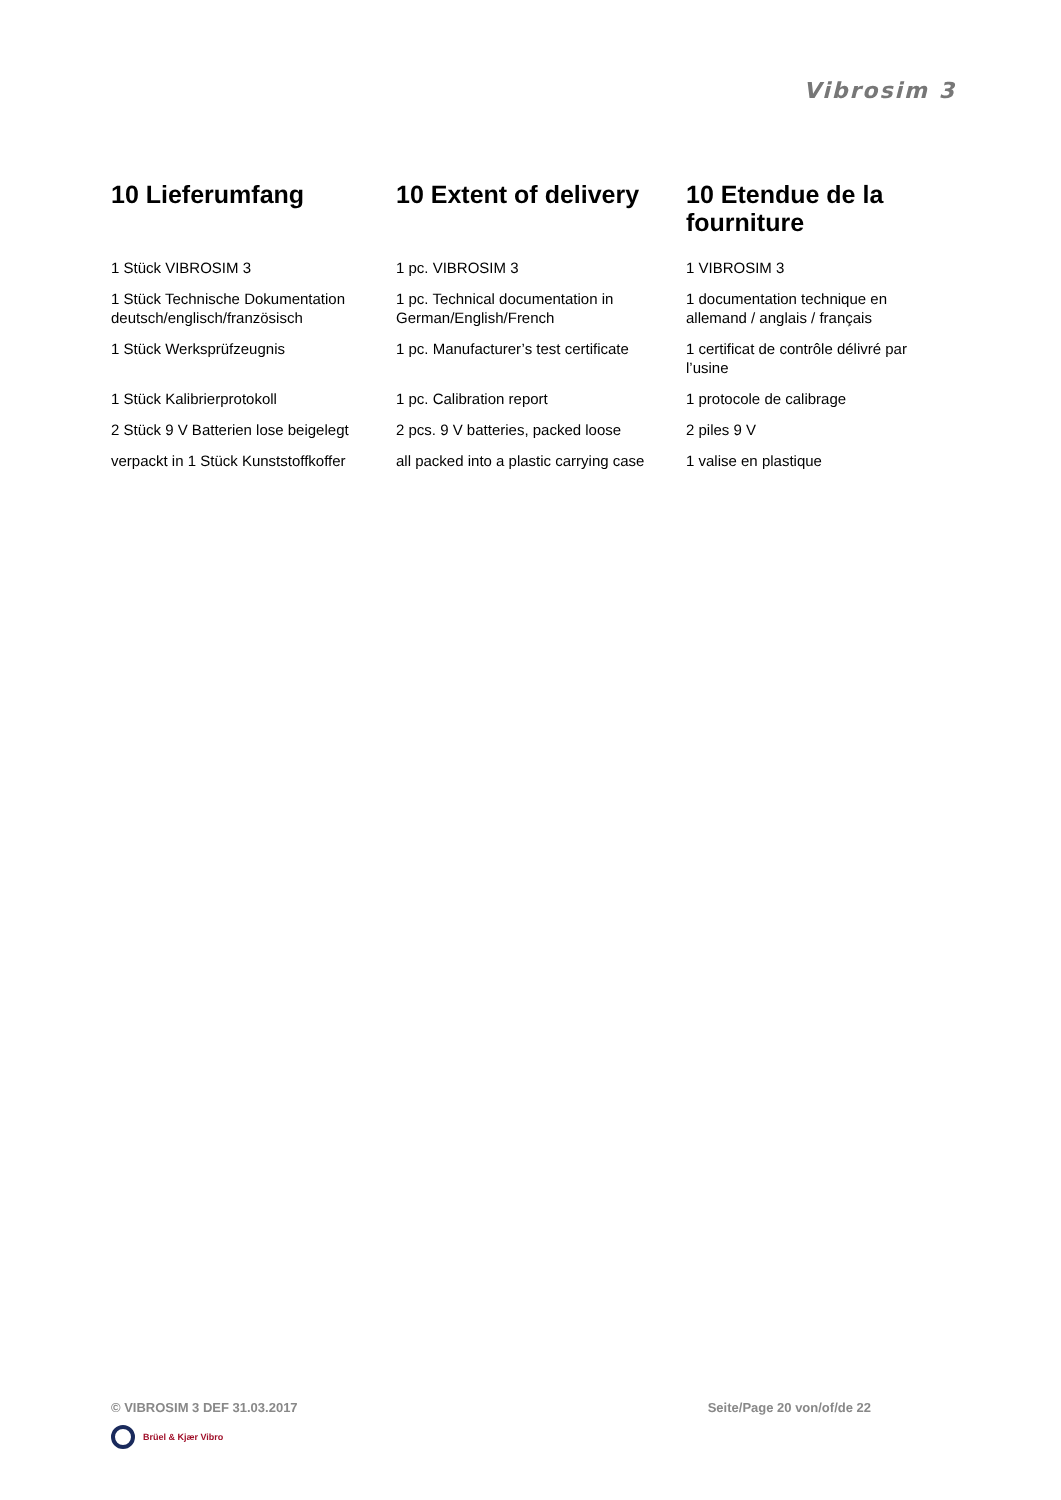Vibrosim 3
| 10 Lieferumfang | 10 Extent of delivery | 10 Etendue de la fourniture |
| --- | --- | --- |
| 1 Stück VIBROSIM 3 | 1 pc. VIBROSIM 3 | 1 VIBROSIM 3 |
| 1 Stück Technische Dokumentation deutsch/englisch/französisch | 1 pc. Technical documentation in German/English/French | 1 documentation technique en allemand / anglais / français |
| 1 Stück Werksprüfzeugnis | 1 pc. Manufacturer’s test certificate | 1 certificat de contrôle délivré par l’usine |
| 1 Stück Kalibrierprotokoll | 1 pc. Calibration report | 1 protocole de calibrage |
| 2 Stück 9 V Batterien lose beigelegt | 2 pcs. 9 V batteries, packed loose | 2 piles 9 V |
| verpackt in 1 Stück Kunststoffkoffer | all packed into a plastic carrying case | 1 valise en plastique |
© VIBROSIM 3 DEF 31.03.2017 Seite/Page 20 von/of/de 22
Brüel & Kjær Vibro